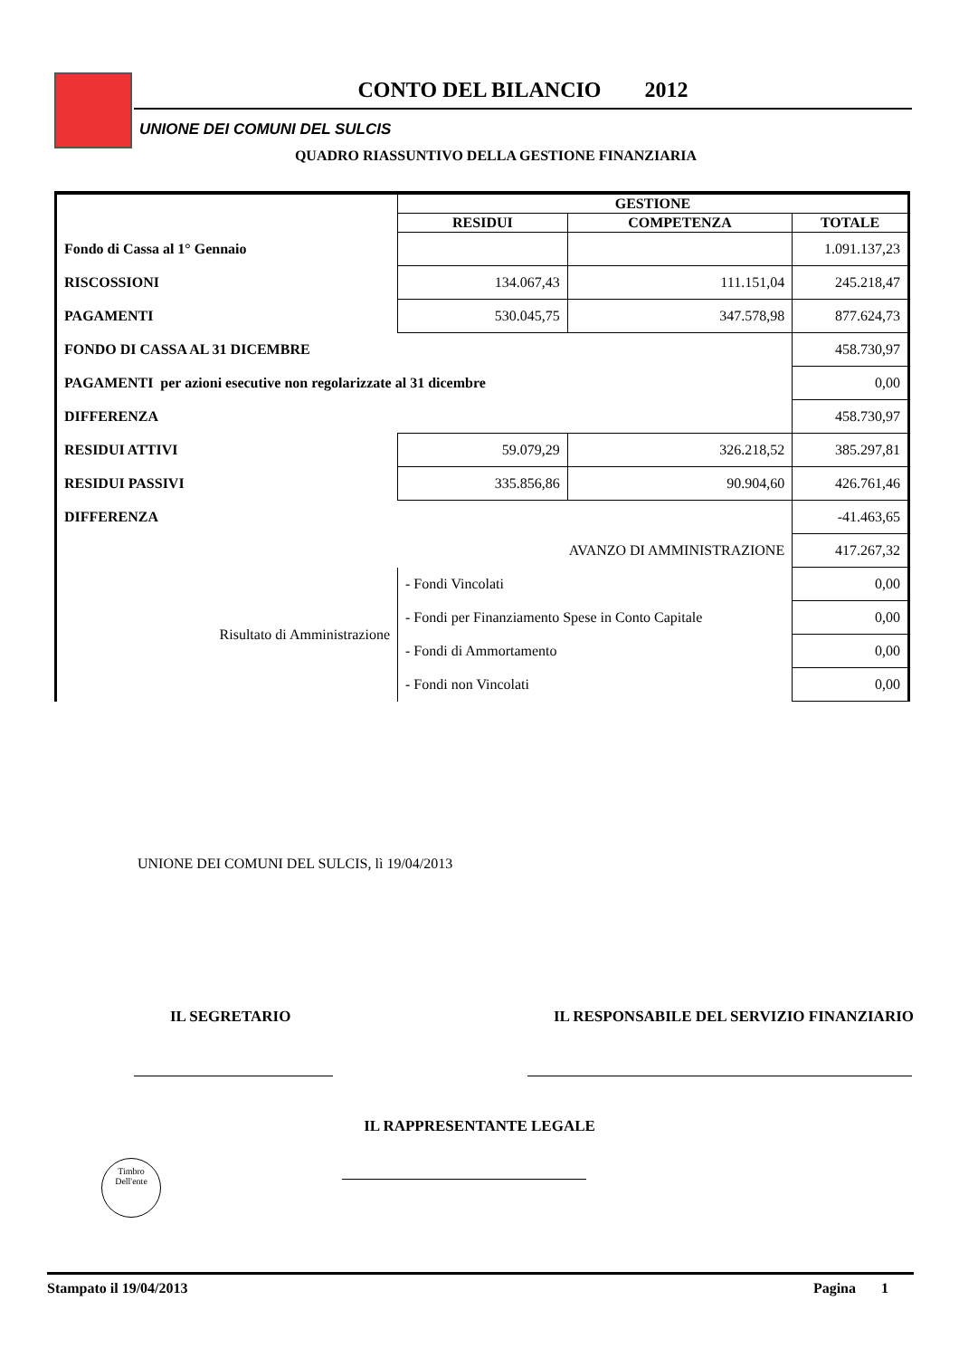CONTO DEL BILANCIO 2012
UNIONE DEI COMUNI DEL SULCIS
QUADRO RIASSUNTIVO DELLA GESTIONE FINANZIARIA
| | | GESTIONE | | |
| | | RESIDUI | COMPETENZA | TOTALE |
| Fondo di Cassa al 1° Gennaio | | | | 1.091.137,23 |
| RISCOSSIONI | | 134.067,43 | 111.151,04 | 245.218,47 |
| PAGAMENTI | | 530.045,75 | 347.578,98 | 877.624,73 |
| FONDO DI CASSA AL 31 DICEMBRE | | | | 458.730,97 |
| PAGAMENTI per azioni esecutive non regolarizzate al 31 dicembre | | | | 0,00 |
| DIFFERENZA | | | | 458.730,97 |
| RESIDUI ATTIVI | | 59.079,29 | 326.218,52 | 385.297,81 |
| RESIDUI PASSIVI | | 335.856,86 | 90.904,60 | 426.761,46 |
| DIFFERENZA | | | | -41.463,65 |
| AVANZO DI AMMINISTRAZIONE | | | | 417.267,32 |
| Risultato di Amministrazione | - Fondi Vincolati | | | 0,00 |
| | - Fondi per Finanziamento Spese in Conto Capitale | | | 0,00 |
| | - Fondi di Ammortamento | | | 0,00 |
| | - Fondi non Vincolati | | | 0,00 |
UNIONE DEI COMUNI DEL SULCIS, lì 19/04/2013
IL SEGRETARIO IL RESPONSABILE DEL SERVIZIO FINANZIARIO
IL RAPPRESENTANTE LEGALE
Timbro
Dell'ente
Stampato il 19/04/2013 Pagina 1